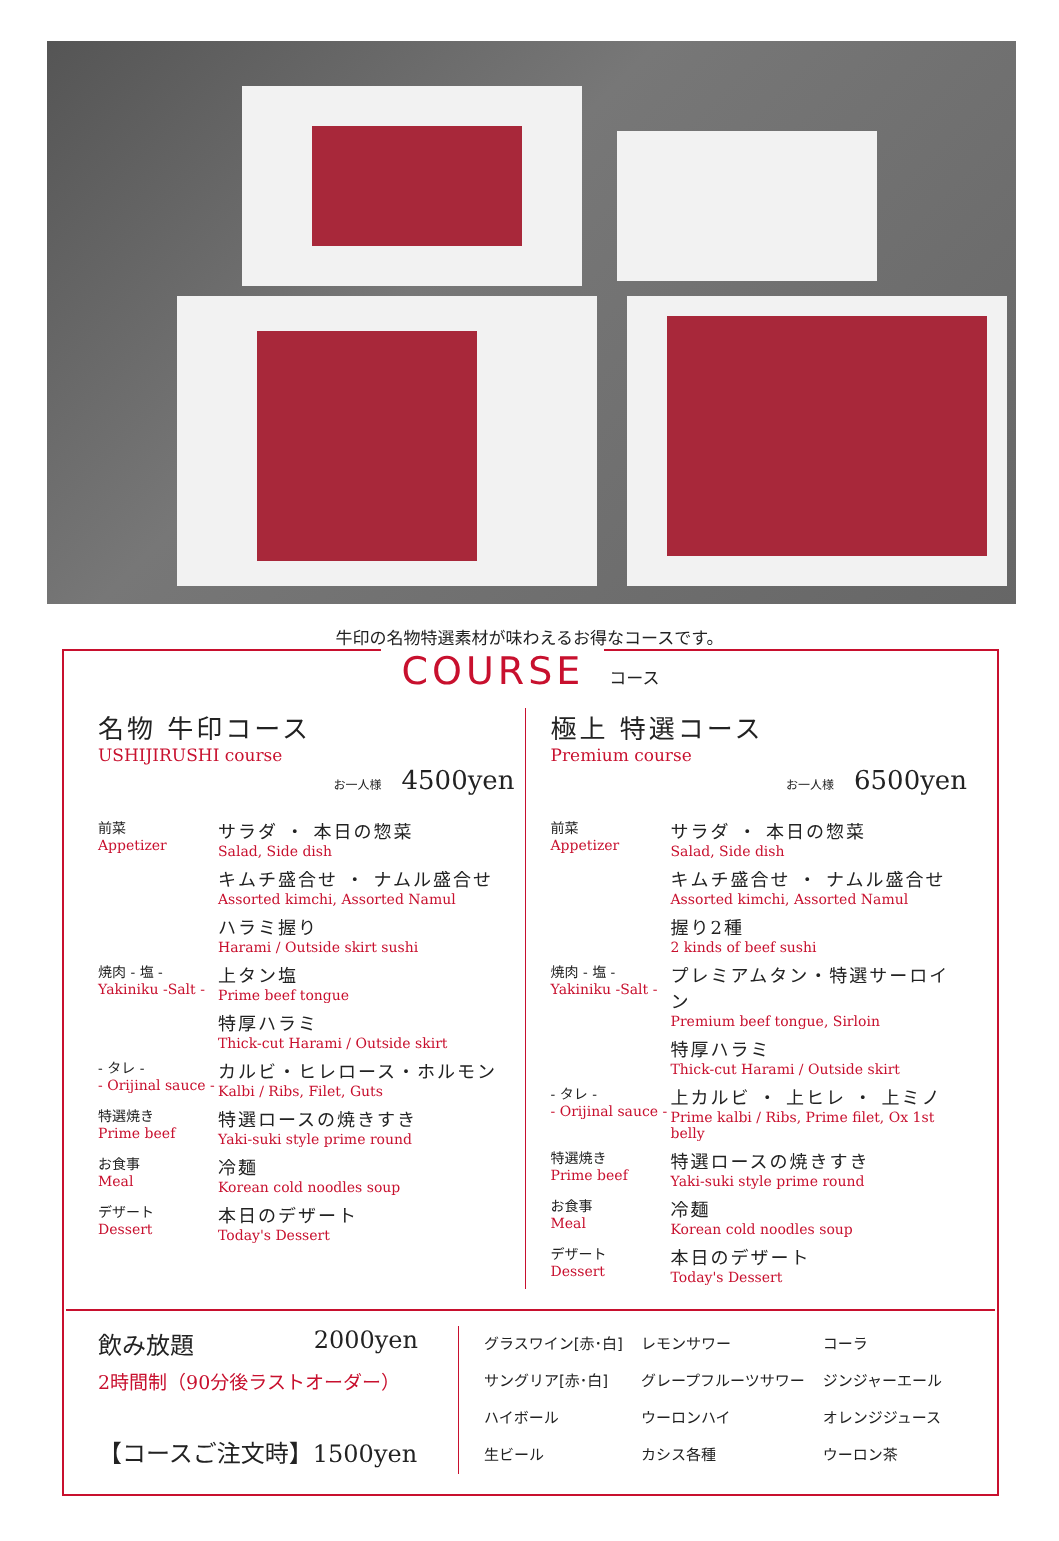牛印の名物特選素材が味わえるお得なコースです。
COURSE コース
名物 牛印コース
USHIJIRUSHI course
お一人様 4500yen
| 前菜 Appetizer | サラダ ・ 本日の惣菜 Salad, Side dish |
| | キムチ盛合せ ・ ナムル盛合せ Assorted kimchi, Assorted Namul |
| | ハラミ握り Harami / Outside skirt sushi |
| 焼肉 - 塩 - Yakiniku -Salt - | 上タン塩 Prime beef tongue |
| | 特厚ハラミ Thick-cut Harami / Outside skirt |
| - タレ - - Orijinal sauce - | カルビ・ヒレロース・ホルモン Kalbi / Ribs, Filet, Guts |
| 特選焼き Prime beef | 特選ロースの焼きすき Yaki-suki style prime round |
| お食事 Meal | 冷麺 Korean cold noodles soup |
| デザート Dessert | 本日のデザート Today's Dessert |
極上 特選コース
Premium course
お一人様 6500yen
| 前菜 Appetizer | サラダ ・ 本日の惣菜 Salad, Side dish |
| | キムチ盛合せ ・ ナムル盛合せ Assorted kimchi, Assorted Namul |
| | 握り2種 2 kinds of beef sushi |
| 焼肉 - 塩 - Yakiniku -Salt - | プレミアムタン・特選サーロイン Premium beef tongue, Sirloin |
| | 特厚ハラミ Thick-cut Harami / Outside skirt |
| - タレ - - Orijinal sauce - | 上カルビ ・ 上ヒレ ・ 上ミノ Prime kalbi / Ribs, Prime filet, Ox 1st belly |
| 特選焼き Prime beef | 特選ロースの焼きすき Yaki-suki style prime round |
| お食事 Meal | 冷麺 Korean cold noodles soup |
| デザート Dessert | 本日のデザート Today's Dessert |
飲み放題 2000yen
2時間制（90分後ラストオーダー）
【コースご注文時】1500yen
| グラスワイン[赤･白] | レモンサワー | コーラ |
| サングリア[赤･白] | グレープフルーツサワー | ジンジャーエール |
| ハイボール | ウーロンハイ | オレンジジュース |
| 生ビール | カシス各種 | ウーロン茶 |